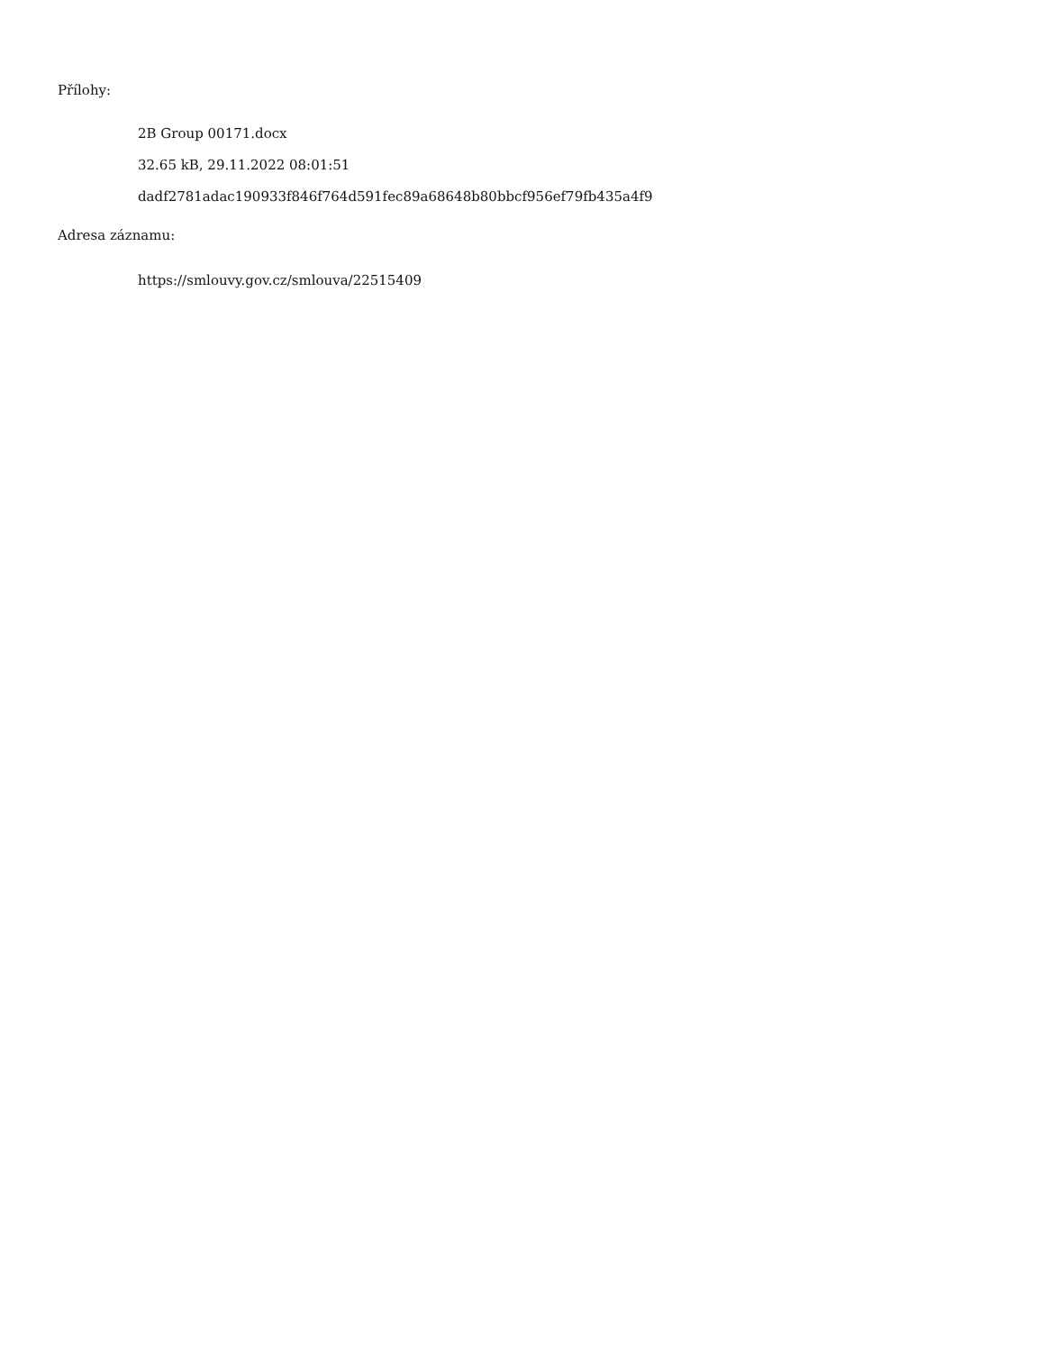Přílohy:
2B Group 00171.docx
32.65 kB, 29.11.2022 08:01:51
dadf2781adac190933f846f764d591fec89a68648b80bbcf956ef79fb435a4f9
Adresa záznamu:
https://smlouvy.gov.cz/smlouva/22515409